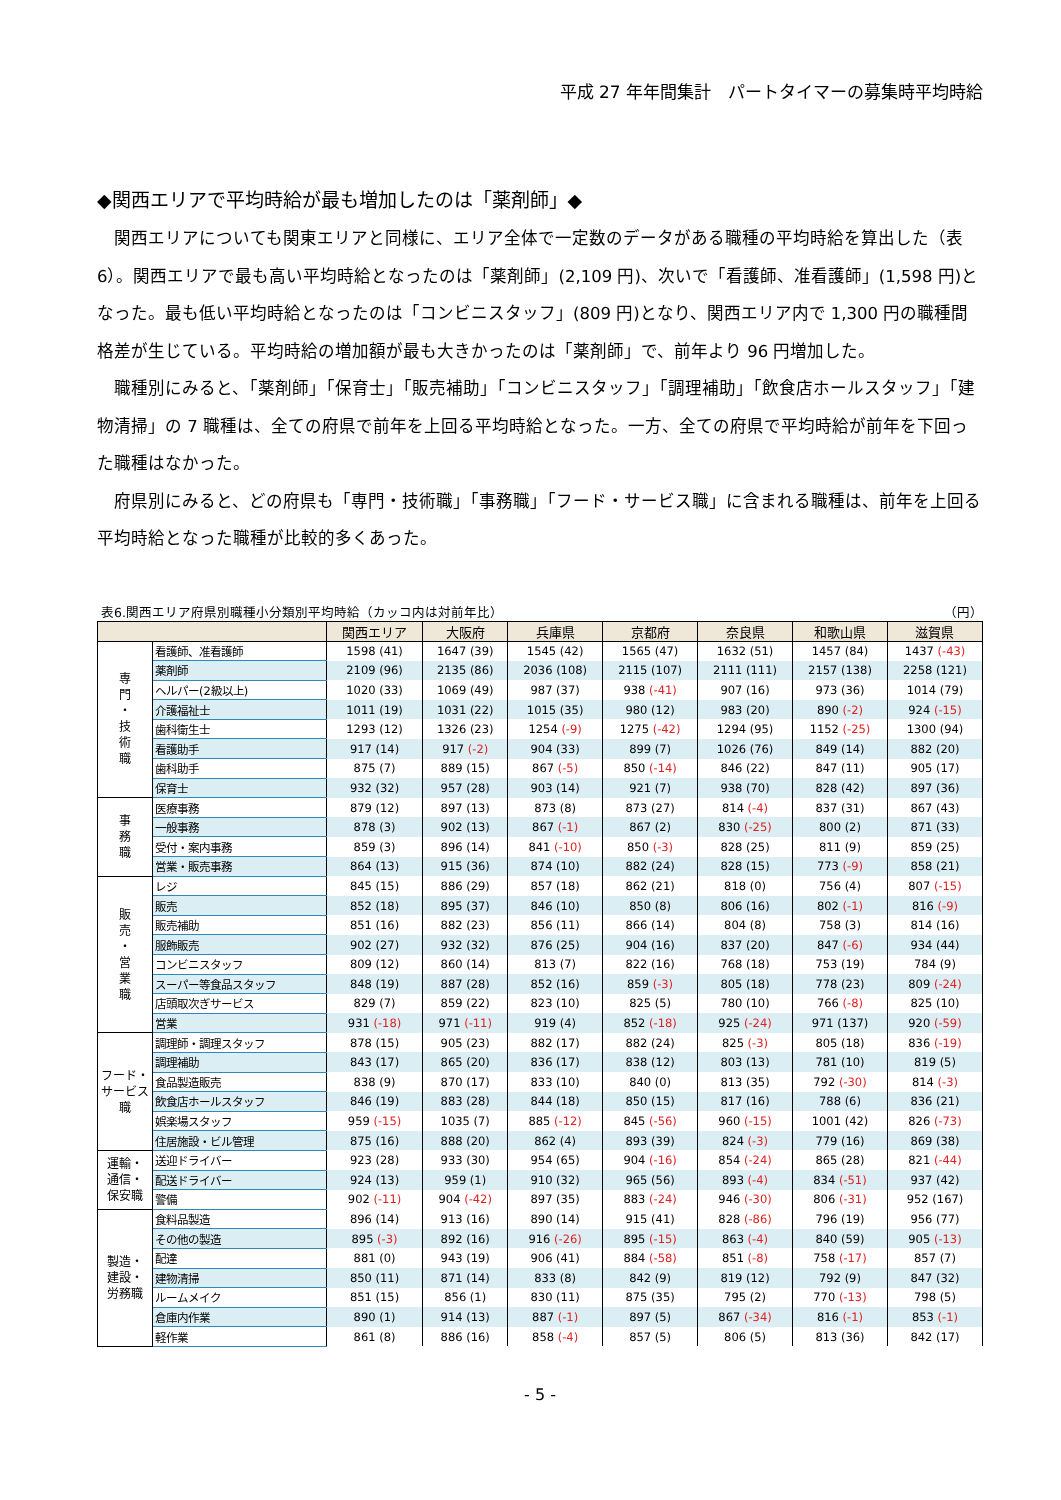平成 27 年年間集計　パートタイマーの募集時平均時給
◆関西エリアで平均時給が最も増加したのは「薬剤師」◆
関西エリアについても関東エリアと同様に、エリア全体で一定数のデータがある職種の平均時給を算出した（表 6）。関西エリアで最も高い平均時給となったのは「薬剤師」(2,109 円)、次いで「看護師、准看護師」(1,598 円)となった。最も低い平均時給となったのは「コンビニスタッフ」(809 円)となり、関西エリア内で 1,300 円の職種間格差が生じている。平均時給の増加額が最も大きかったのは「薬剤師」で、前年より 96 円増加した。
職種別にみると、「薬剤師」「保育士」「販売補助」「コンビニスタッフ」「調理補助」「飲食店ホールスタッフ」「建物清掃」の 7 職種は、全ての府県で前年を上回る平均時給となった。一方、全ての府県で平均時給が前年を下回った職種はなかった。
府県別にみると、どの府県も「専門・技術職」「事務職」「フード・サービス職」に含まれる職種は、前年を上回る平均時給となった職種が比較的多くあった。
表6.関西エリア府県別職種小分類別平均時給（カッコ内は対前年比） （円）
| | | 関西エリア | 大阪府 | 兵庫県 | 京都府 | 奈良県 | 和歌山県 | 滋賀県 |
| --- | --- | --- | --- | --- | --- | --- | --- | --- |
| 専 門 ・ 技 術 職 | 看護師、准看護師 | 1598 (41) | 1647 (39) | 1545 (42) | 1565 (47) | 1632 (51) | 1457 (84) | 1437 (-43) |
| | 薬剤師 | 2109 (96) | 2135 (86) | 2036 (108) | 2115 (107) | 2111 (111) | 2157 (138) | 2258 (121) |
| | ヘルパー(2級以上) | 1020 (33) | 1069 (49) | 987 (37) | 938 (-41) | 907 (16) | 973 (36) | 1014 (79) |
| | 介護福祉士 | 1011 (19) | 1031 (22) | 1015 (35) | 980 (12) | 983 (20) | 890 (-2) | 924 (-15) |
| | 歯科衛生士 | 1293 (12) | 1326 (23) | 1254 (-9) | 1275 (-42) | 1294 (95) | 1152 (-25) | 1300 (94) |
| | 看護助手 | 917 (14) | 917 (-2) | 904 (33) | 899 (7) | 1026 (76) | 849 (14) | 882 (20) |
| | 歯科助手 | 875 (7) | 889 (15) | 867 (-5) | 850 (-14) | 846 (22) | 847 (11) | 905 (17) |
| | 保育士 | 932 (32) | 957 (28) | 903 (14) | 921 (7) | 938 (70) | 828 (42) | 897 (36) |
| 事 務 職 | 医療事務 | 879 (12) | 897 (13) | 873 (8) | 873 (27) | 814 (-4) | 837 (31) | 867 (43) |
| | 一般事務 | 878 (3) | 902 (13) | 867 (-1) | 867 (2) | 830 (-25) | 800 (2) | 871 (33) |
| | 受付・案内事務 | 859 (3) | 896 (14) | 841 (-10) | 850 (-3) | 828 (25) | 811 (9) | 859 (25) |
| | 営業・販売事務 | 864 (13) | 915 (36) | 874 (10) | 882 (24) | 828 (15) | 773 (-9) | 858 (21) |
| 販 売 ・ 営 業 職 | レジ | 845 (15) | 886 (29) | 857 (18) | 862 (21) | 818 (0) | 756 (4) | 807 (-15) |
| | 販売 | 852 (18) | 895 (37) | 846 (10) | 850 (8) | 806 (16) | 802 (-1) | 816 (-9) |
| | 販売補助 | 851 (16) | 882 (23) | 856 (11) | 866 (14) | 804 (8) | 758 (3) | 814 (16) |
| | 服飾販売 | 902 (27) | 932 (32) | 876 (25) | 904 (16) | 837 (20) | 847 (-6) | 934 (44) |
| | コンビニスタッフ | 809 (12) | 860 (14) | 813 (7) | 822 (16) | 768 (18) | 753 (19) | 784 (9) |
| | スーパー等食品スタッフ | 848 (19) | 887 (28) | 852 (16) | 859 (-3) | 805 (18) | 778 (23) | 809 (-24) |
| | 店頭取次ぎサービス | 829 (7) | 859 (22) | 823 (10) | 825 (5) | 780 (10) | 766 (-8) | 825 (10) |
| | 営業 | 931 (-18) | 971 (-11) | 919 (4) | 852 (-18) | 925 (-24) | 971 (137) | 920 (-59) |
| フード・ サービス職 | 調理師・調理スタッフ | 878 (15) | 905 (23) | 882 (17) | 882 (24) | 825 (-3) | 805 (18) | 836 (-19) |
| | 調理補助 | 843 (17) | 865 (20) | 836 (17) | 838 (12) | 803 (13) | 781 (10) | 819 (5) |
| | 食品製造販売 | 838 (9) | 870 (17) | 833 (10) | 840 (0) | 813 (35) | 792 (-30) | 814 (-3) |
| | 飲食店ホールスタッフ | 846 (19) | 883 (28) | 844 (18) | 850 (15) | 817 (16) | 788 (6) | 836 (21) |
| | 娯楽場スタッフ | 959 (-15) | 1035 (7) | 885 (-12) | 845 (-56) | 960 (-15) | 1001 (42) | 826 (-73) |
| | 住居施設・ビル管理 | 875 (16) | 888 (20) | 862 (4) | 893 (39) | 824 (-3) | 779 (16) | 869 (38) |
| 運輸・ 通信・ 保安職 | 送迎ドライバー | 923 (28) | 933 (30) | 954 (65) | 904 (-16) | 854 (-24) | 865 (28) | 821 (-44) |
| | 配送ドライバー | 924 (13) | 959 (1) | 910 (32) | 965 (56) | 893 (-4) | 834 (-51) | 937 (42) |
| | 警備 | 902 (-11) | 904 (-42) | 897 (35) | 883 (-24) | 946 (-30) | 806 (-31) | 952 (167) |
| 製造・ 建設・ 労務職 | 食料品製造 | 896 (14) | 913 (16) | 890 (14) | 915 (41) | 828 (-86) | 796 (19) | 956 (77) |
| | その他の製造 | 895 (-3) | 892 (16) | 916 (-26) | 895 (-15) | 863 (-4) | 840 (59) | 905 (-13) |
| | 配達 | 881 (0) | 943 (19) | 906 (41) | 884 (-58) | 851 (-8) | 758 (-17) | 857 (7) |
| | 建物清掃 | 850 (11) | 871 (14) | 833 (8) | 842 (9) | 819 (12) | 792 (9) | 847 (32) |
| | ルームメイク | 851 (15) | 856 (1) | 830 (11) | 875 (35) | 795 (2) | 770 (-13) | 798 (5) |
| | 倉庫内作業 | 890 (1) | 914 (13) | 887 (-1) | 897 (5) | 867 (-34) | 816 (-1) | 853 (-1) |
| | 軽作業 | 861 (8) | 886 (16) | 858 (-4) | 857 (5) | 806 (5) | 813 (36) | 842 (17) |
- 5 -